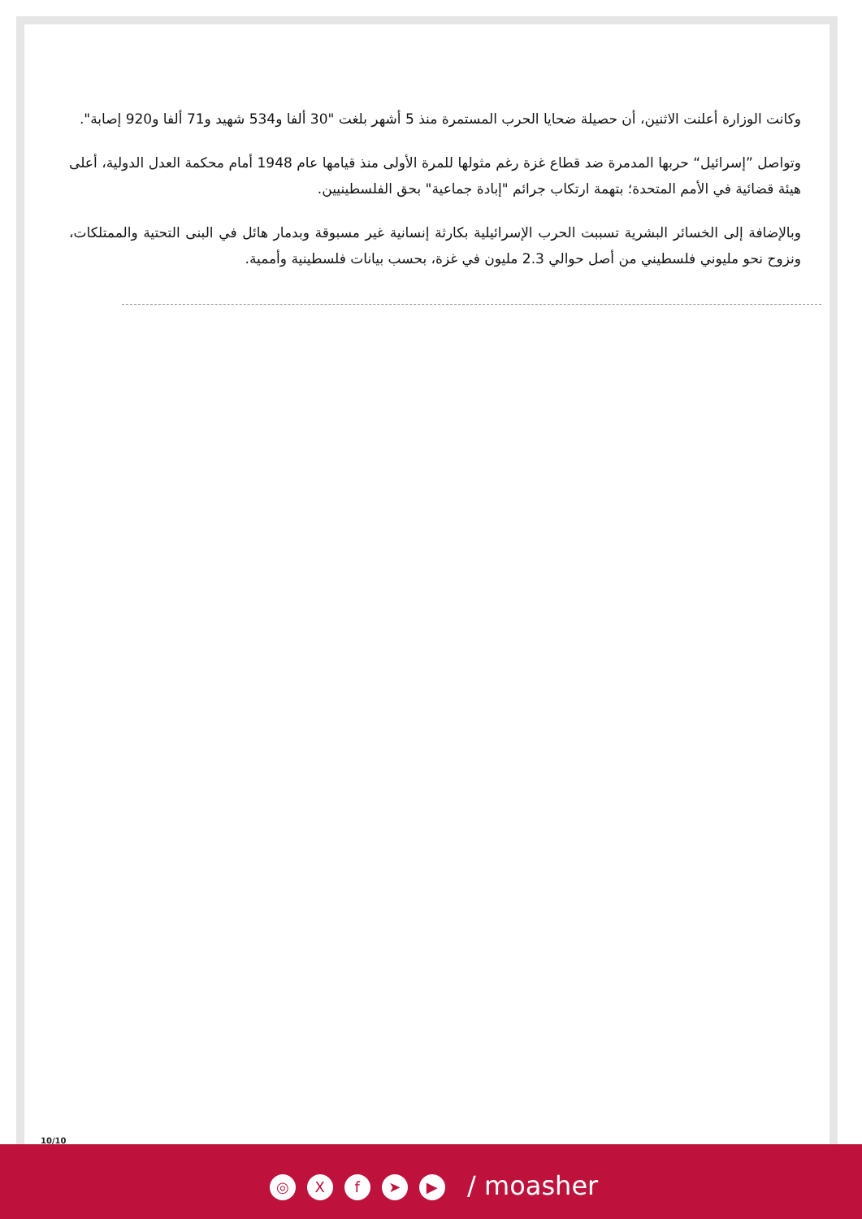وكانت الوزارة أعلنت الاثنين، أن حصيلة ضحايا الحرب المستمرة منذ 5 أشهر بلغت "30 ألفا و534 شهيد و71 ألفا و920 إصابة".
وتواصل ”إسرائيل“ حربها المدمرة ضد قطاع غزة رغم مثولها للمرة الأولى منذ قيامها عام 1948 أمام محكمة العدل الدولية، أعلى هيئة قضائية في الأمم المتحدة؛ بتهمة ارتكاب جرائم "إبادة جماعية" بحق الفلسطينيين.
وبالإضافة إلى الخسائر البشرية تسببت الحرب الإسرائيلية بكارثة إنسانية غير مسبوقة وبدمار هائل في البنى التحتية والممتلكات، ونزوح نحو مليوني فلسطيني من أصل حوالي 2.3 مليون في غزة، بحسب بيانات فلسطينية وأممية.
10/10
◎ Xf ➤ ▶ / moasher